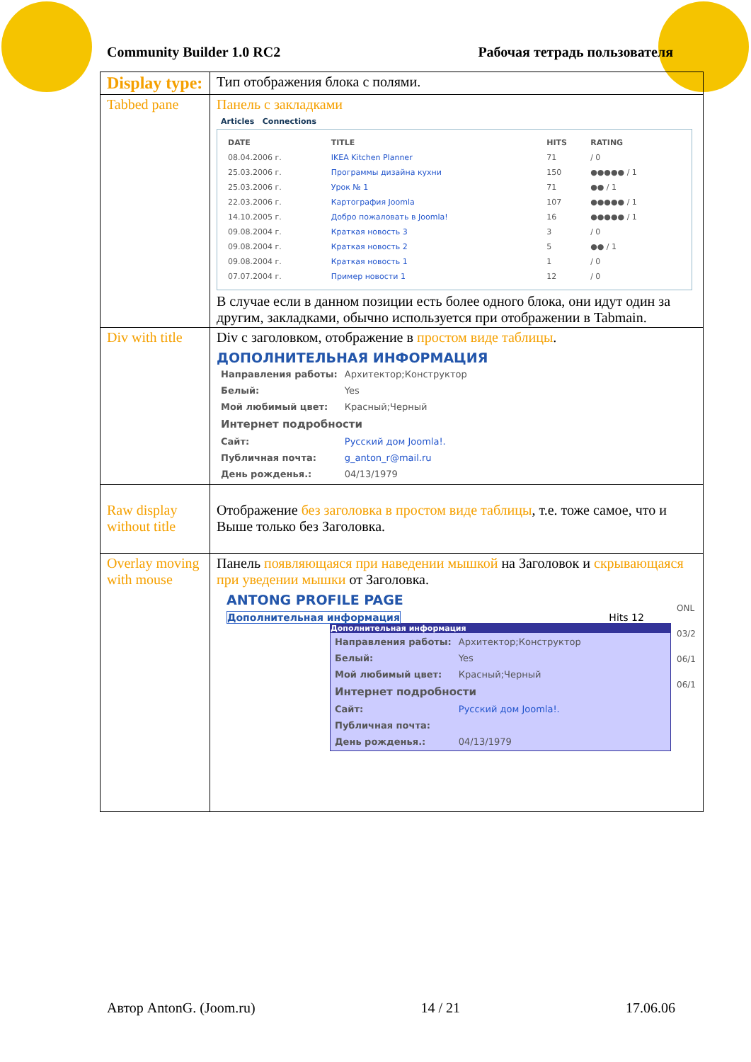Community Builder 1.0 RC2 Рабочая тетрадь пользователя
| Display type: | Тип отображения блока с полями. |
| Tabbed pane | Панель с закладками Articles Connections / DATE / TITLE / HITS / RATING / / 08.04.2006 г. / IKEA Kitchen Planner / 71 / / 0 / / 25.03.2006 г. / Программы дизайна кухни / 150 / ●●●●● / 1 / / 25.03.2006 г. / Урок № 1 / 71 / ●● / 1 / / 22.03.2006 г. / Картография Joomla / 107 / ●●●●● / 1 / / 14.10.2005 г. / Добро пожаловать в Joomla! / 16 / ●●●●● / 1 / / 09.08.2004 г. / Краткая новость 3 / 3 / / 0 / / 09.08.2004 г. / Краткая новость 2 / 5 / ●● / 1 / / 09.08.2004 г. / Краткая новость 1 / 1 / / 0 / / 07.07.2004 г. / Пример новости 1 / 12 / / 0 / В случае если в данном позиции есть более одного блока, они идут один за другим, закладками, обычно используется при отображении в Tabmain. |
| Div with title | Div с заголовком, отображение в простом виде таблицы . ДОПОЛНИТЕЛЬНАЯ ИНФОРМАЦИЯ / Направления работы: / Архитектор;Конструктор / / Белый: / Yes / / Мой любимый цвет: / Красный;Черный / / Интернет подробности / / / Сайт: / Русский дом Joomla!. / / Публичная почта: / g_anton_r@mail.ru / / День рожденья.: / 04/13/1979 / |
| Raw display without title | Отображение без заголовка в простом виде таблицы , т.е. тоже самое, что и Выше только без Заголовка. |
| Overlay moving with mouse | Панель появляющаяся при наведении мышкой на Заголовок и скрывающаяся при уведении мышки от Заголовка. ANTONG PROFILE PAGE Дополнительная информация Hits 12 Дополнительная информация / Направления работы: / Архитектор;Конструктор / / Белый: / Yes / / Мой любимый цвет: / Красный;Черный / / Интернет подробности / / / Сайт: / Русский дом Joomla!. / / Публичная почта: / / / День рожденья.: / 04/13/1979 / ONL 03/2 06/1 06/1 |
Автор AntonG. (Joom.ru) 14 / 21 17.06.06